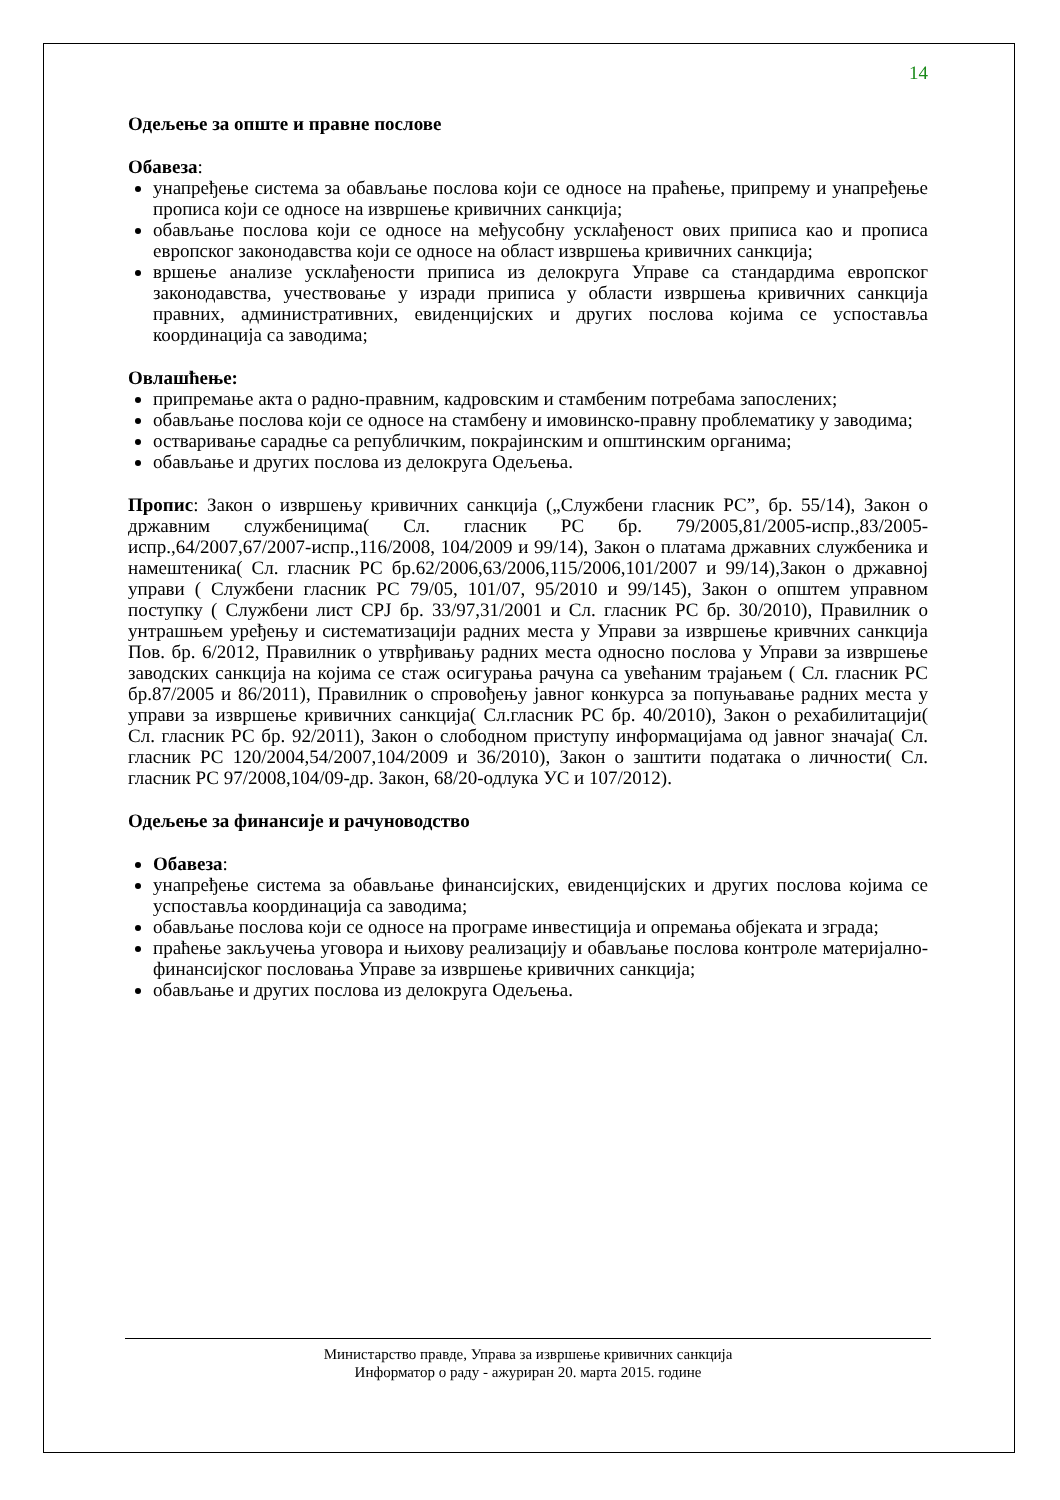14
Одељење за опште и правне послове
Обавеза:
унапређење система за обављање послова који се односе на праћење, припрему и унапређење прописа који се односе на извршење кривичних санкција;
обављање послова који се односе на међусобну усклађеност ових приписа као и прописа европског законодавства који се односе на област извршења кривичних санкција;
вршење анализе усклађености приписа из делокруга Управе са стандардима европског законодавства, учествовање у изради приписа у области извршења кривичних санкција правних, административних, евиденцијских и других послова којима се успоставља координација са заводима;
Овлашћење:
припремање акта о радно-правним, кадровским и стамбеним потребама запослених;
обављање послова који се односе на стамбену и имовинско-правну проблематику у заводима;
остваривање сарадње са републичким, покрајинским и општинским органима;
обављање и других послова из делокруга Одељења.
Пропис: Закон о извршењу кривичних санкција („Службени гласник РС”, бр. 55/14), Закон о државним службеницима( Сл. гласник РС бр. 79/2005,81/2005-испр.,83/2005-испр.,64/2007,67/2007-испр.,116/2008, 104/2009 и 99/14), Закон о платама државних службеника и намештеника( Сл. гласник РС бр.62/2006,63/2006,115/2006,101/2007 и 99/14),Закон о државној управи ( Службени гласник РС 79/05, 101/07, 95/2010 и 99/145), Закон о општем управном поступку ( Службени лист СРЈ бр. 33/97,31/2001 и Сл. гласник РС бр. 30/2010), Правилник о унтрашњем уређењу и систематизацији радних места у Управи за извршење кривчних санкција Пов. бр. 6/2012, Правилник о утврђивању радних места односно послова у Управи за извршење заводских санкција на којима се стаж осигурања рачуна са увећаним трајањем ( Сл. гласник РС бр.87/2005 и 86/2011), Правилник о спровођењу јавног конкурса за попуњавање радних места у управи за извршење кривичних санкција( Сл.гласник РС бр. 40/2010), Закон о рехабилитацији( Сл. гласник РС бр. 92/2011), Закон о слободном приступу информацијама од јавног значаја( Сл. гласник РС 120/2004,54/2007,104/2009 и 36/2010), Закон о заштити података о личности( Сл. гласник РС 97/2008,104/09-др. Закон, 68/20-одлука УС и 107/2012).
Одељење за финансије и рачуноводство
Обавеза:
унапређење система за обављање финансијских, евиденцијских и других послова којима се успоставља координација са заводима;
обављање послова који се односе на програме инвестиција и опремања објеката и зграда;
праћење закључења уговора и њихову реализацију и обављање послова контроле материјално-финансијског пословања Управе за извршење кривичних санкција;
обављање и других послова из делокруга Одељења.
Министарство правде, Управа за извршење кривичних санкција
Информатор о раду - ажуриран 20. марта 2015. године